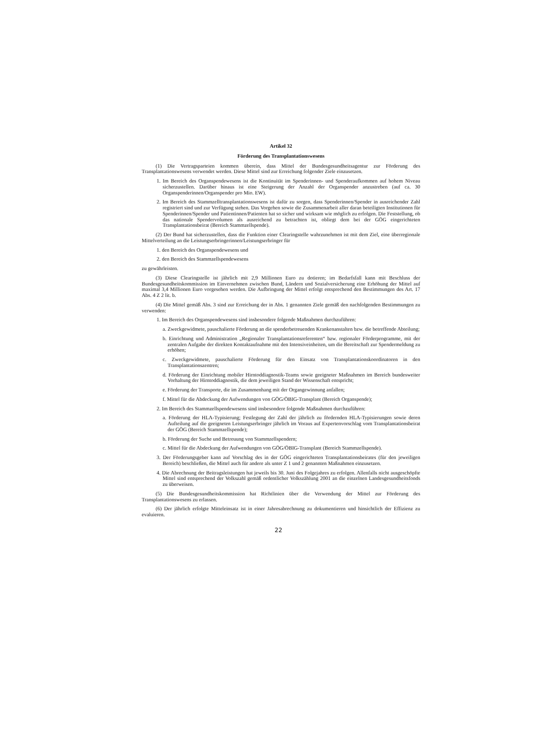Artikel 32
Förderung des Transplantationswesens
(1) Die Vertragsparteien kommen überein, dass Mittel der Bundesgesundheitsagentur zur Förderung des Transplantationswesens verwendet werden. Diese Mittel sind zur Erreichung folgender Ziele einzusetzen.
1. Im Bereich des Organspendewesens ist die Kontinuität im Spenderinnen- und Spenderaufkommen auf hohem Niveau sicherzustellen. Darüber hinaus ist eine Steigerung der Anzahl der Organspender anzustreben (auf ca. 30 Organspenderinnen/Organspender pro Mio. EW).
2. Im Bereich des Stammzelltransplantationswesens ist dafür zu sorgen, dass Spenderinnen/Spender in ausreichender Zahl registriert sind und zur Verfügung stehen. Das Vorgehen sowie die Zusammenarbeit aller daran beteiligten Institutionen für Spenderinnen/Spender und Patientinnen/Patienten hat so sicher und wirksam wie möglich zu erfolgen. Die Feststellung, ob das nationale Spendervolumen als ausreichend zu betrachten ist, obliegt dem bei der GÖG eingerichteten Transplantationsbeirat (Bereich Stammzellspende).
(2) Der Bund hat sicherzustellen, dass die Funktion einer Clearingstelle wahrzunehmen ist mit dem Ziel, eine überregionale Mittelverteilung an die Leistungserbringerinnen/Leistungserbringer für
1. den Bereich des Organspendewesens und
2. den Bereich des Stammzellspendewesens
zu gewährleisten.
(3) Diese Clearingstelle ist jährlich mit 2,9 Millionen Euro zu dotieren; im Bedarfsfall kann mit Beschluss der Bundesgesundheitskommission im Einvernehmen zwischen Bund, Ländern und Sozialversicherung eine Erhöhung der Mittel auf maximal 3,4 Millionen Euro vorgesehen werden. Die Aufbringung der Mittel erfolgt entsprechend den Bestimmungen des Art. 17 Abs. 4 Z 2 lit. b.
(4) Die Mittel gemäß Abs. 3 sind zur Erreichung der in Abs. 1 genannten Ziele gemäß den nachfolgenden Bestimmungen zu verwenden:
1. Im Bereich des Organspendewesens sind insbesondere folgende Maßnahmen durchzuführen:
a. Zweckgewidmete, pauschalierte Förderung an die spenderbetreuenden Krankenanstalten bzw. die betreffende Abteilung;
b. Einrichtung und Administration „Regionaler Transplantationsreferenten“ bzw. regionaler Förderprogramme, mit der zentralen Aufgabe der direkten Kontaktaufnahme mit den Intensiveinheiten, um die Bereitschaft zur Spendermeldung zu erhöhen;
c. Zweckgewidmete, pauschalierte Förderung für den Einsatz von Transplantationskoordinatoren in den Transplantationszentren;
d. Förderung der Einrichtung mobiler Hirntoddiagnostik-Teams sowie geeigneter Maßnahmen im Bereich bundesweiter Vorhaltung der Hirntoddiagnostik, die dem jeweiligen Stand der Wissenschaft entspricht;
e. Förderung der Transporte, die im Zusammenhang mit der Organgewinnung anfallen;
f. Mittel für die Abdeckung der Aufwendungen von GÖG/ÖBIG-Transplant (Bereich Organspende);
2. Im Bereich des Stammzellspendewesens sind insbesondere folgende Maßnahmen durchzuführen:
a. Förderung der HLA-Typisierung; Festlegung der Zahl der jährlich zu fördernden HLA-Typisierungen sowie deren Aufteilung auf die geeigneten Leistungserbringer jährlich im Voraus auf Expertenvorschlag vom Transplantationsbeirat der GÖG (Bereich Stammzellspende);
b. Förderung der Suche und Betreuung von Stammzellspendern;
c. Mittel für die Abdeckung der Aufwendungen von GÖG/ÖBIG-Transplant (Bereich Stammzellspende).
3. Der Förderungsgeber kann auf Vorschlag des in der GÖG eingerichteten Transplantationsbeirates (für den jeweiligen Bereich) beschließen, die Mittel auch für andere als unter Z 1 und 2 genannten Maßnahmen einzusetzen.
4. Die Abrechnung der Beitragsleistungen hat jeweils bis 30. Juni des Folgejahres zu erfolgen. Allenfalls nicht ausgeschöpfte Mittel sind entsprechend der Volkszahl gemäß ordentlicher Volkszählung 2001 an die einzelnen Landesgesundheitsfonds zu überweisen.
(5) Die Bundesgesundheitskommission hat Richtlinien über die Verwendung der Mittel zur Förderung des Transplantationswesens zu erlassen.
(6) Der jährlich erfolgte Mitteleinsatz ist in einer Jahresabrechnung zu dokumentieren und hinsichtlich der Effizienz zu evaluieren.
22